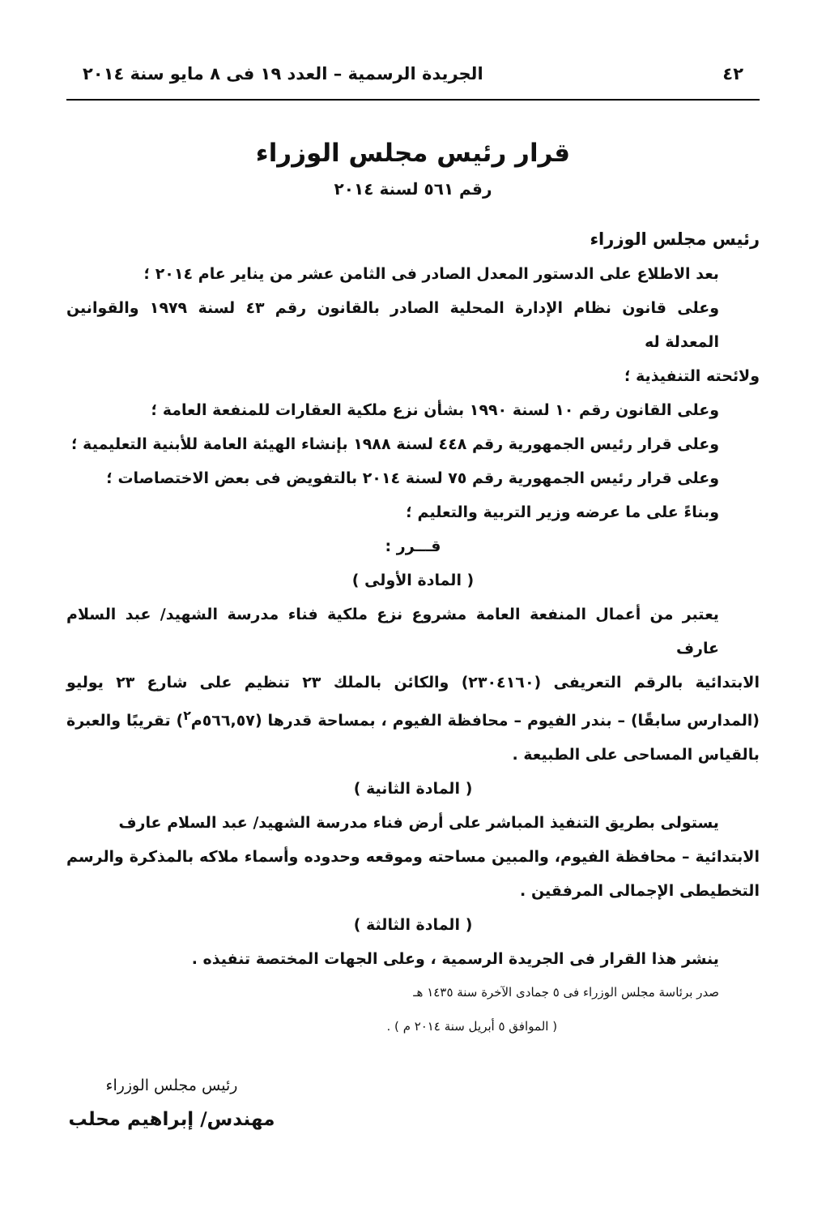٤٢ الجريدة الرسمية – العدد ١٩ فى ٨ مايو سنة ٢٠١٤
قرار رئيس مجلس الوزراء
رقم ٥٦١ لسنة ٢٠١٤
رئيس مجلس الوزراء
بعد الاطلاع على الدستور المعدل الصادر فى الثامن عشر من يناير عام ٢٠١٤ ؛
وعلى قانون نظام الإدارة المحلية الصادر بالقانون رقم ٤٣ لسنة ١٩٧٩ والقوانين المعدلة له
ولائحته التنفيذية ؛
وعلى القانون رقم ١٠ لسنة ١٩٩٠ بشأن نزع ملكية العقارات للمنفعة العامة ؛
وعلى قرار رئيس الجمهورية رقم ٤٤٨ لسنة ١٩٨٨ بإنشاء الهيئة العامة للأبنية التعليمية ؛
وعلى قرار رئيس الجمهورية رقم ٧٥ لسنة ٢٠١٤ بالتفويض فى بعض الاختصاصات ؛
وبناءً على ما عرضه وزير التربية والتعليم ؛
قـــرر :
( المادة الأولى )
يعتبر من أعمال المنفعة العامة مشروع نزع ملكية فناء مدرسة الشهيد/ عبد السلام عارف
الابتدائية بالرقم التعريفى (٢٣٠٤١٦٠) والكائن بالملك ٢٣ تنظيم على شارع ٢٣ يوليو (المدارس سابقًا) – بندر الفيوم – محافظة الفيوم ، بمساحة قدرها (٥٦٦,٥٧م<sup>٢</sup>) تقريبًا والعبرة بالقياس المساحى على الطبيعة .
( المادة الثانية )
يستولى بطريق التنفيذ المباشر على أرض فناء مدرسة الشهيد/ عبد السلام عارف
الابتدائية – محافظة الفيوم، والمبين مساحته وموقعه وحدوده وأسماء ملاكه بالمذكرة والرسم التخطيطى الإجمالى المرفقين .
( المادة الثالثة )
ينشر هذا القرار فى الجريدة الرسمية ، وعلى الجهات المختصة تنفيذه .
صدر برئاسة مجلس الوزراء فى ٥ جمادى الآخرة سنة ١٤٣٥ هـ
( الموافق ٥ أبريل سنة ٢٠١٤ م ) .
رئيس مجلس الوزراء
مهندس/ إبراهيم محلب